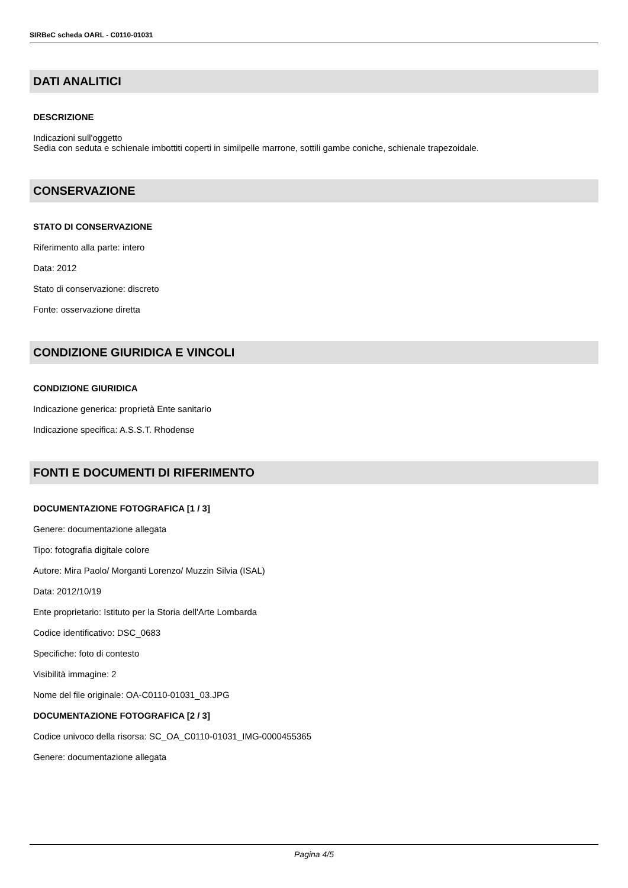SIRBeC scheda OARL - C0110-01031
DATI ANALITICI
DESCRIZIONE
Indicazioni sull'oggetto
Sedia con seduta e schienale imbottiti coperti in similpelle marrone, sottili gambe coniche, schienale trapezoidale.
CONSERVAZIONE
STATO DI CONSERVAZIONE
Riferimento alla parte: intero
Data: 2012
Stato di conservazione: discreto
Fonte: osservazione diretta
CONDIZIONE GIURIDICA E VINCOLI
CONDIZIONE GIURIDICA
Indicazione generica: proprietà Ente sanitario
Indicazione specifica: A.S.S.T. Rhodense
FONTI E DOCUMENTI DI RIFERIMENTO
DOCUMENTAZIONE FOTOGRAFICA [1 / 3]
Genere: documentazione allegata
Tipo: fotografia digitale colore
Autore: Mira Paolo/ Morganti Lorenzo/ Muzzin Silvia (ISAL)
Data: 2012/10/19
Ente proprietario: Istituto per la Storia dell'Arte Lombarda
Codice identificativo: DSC_0683
Specifiche: foto di contesto
Visibilità immagine: 2
Nome del file originale: OA-C0110-01031_03.JPG
DOCUMENTAZIONE FOTOGRAFICA [2 / 3]
Codice univoco della risorsa: SC_OA_C0110-01031_IMG-0000455365
Genere: documentazione allegata
Pagina 4/5